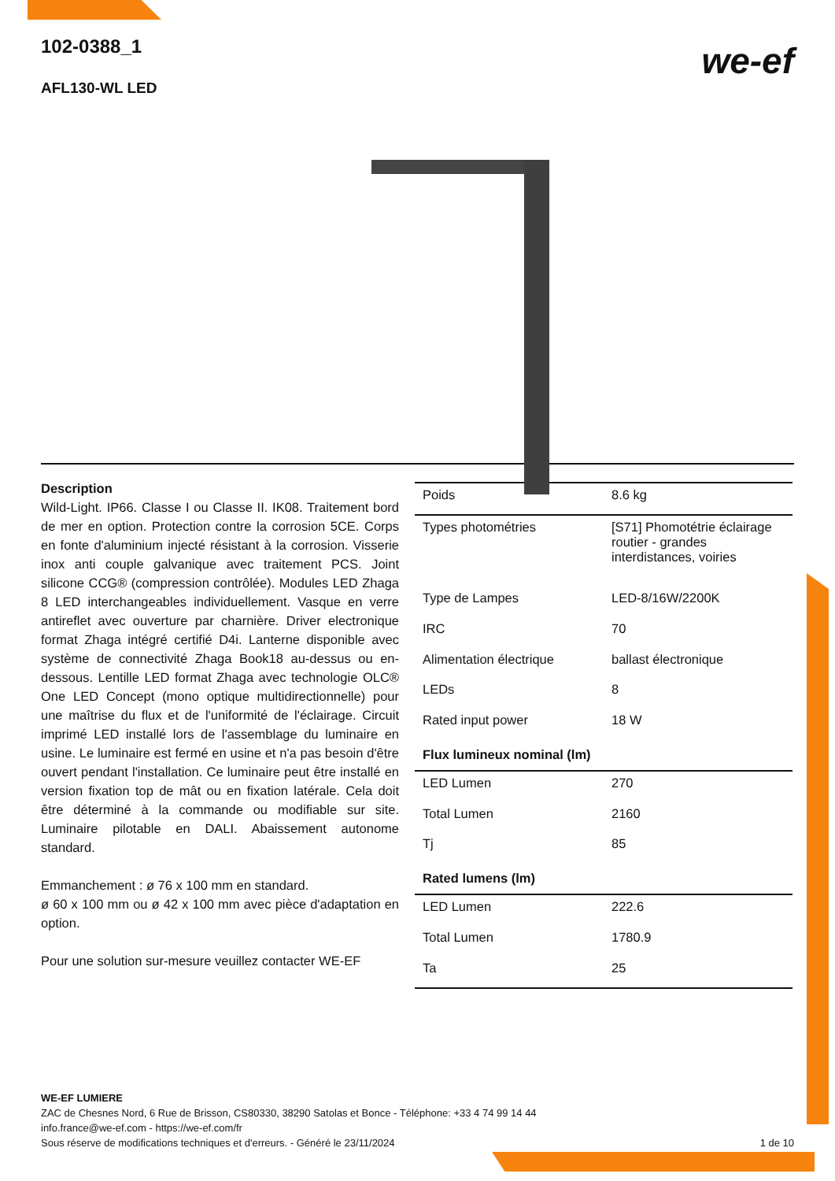102-0388_1
AFL130-WL LED
we-ef
Description
Wild-Light. IP66. Classe I ou Classe II. IK08. Traitement bord de mer en option. Protection contre la corrosion 5CE. Corps en fonte d'aluminium injecté résistant à la corrosion. Visserie inox anti couple galvanique avec traitement PCS. Joint silicone CCG® (compression contrôlée). Modules LED Zhaga 8 LED interchangeables individuellement. Vasque en verre antireflet avec ouverture par charnière. Driver electronique format Zhaga intégré certifié D4i. Lanterne disponible avec système de connectivité Zhaga Book18 au-dessus ou en-dessous. Lentille LED format Zhaga avec technologie OLC® One LED Concept (mono optique multidirectionnelle) pour une maîtrise du flux et de l'uniformité de l'éclairage. Circuit imprimé LED installé lors de l'assemblage du luminaire en usine. Le luminaire est fermé en usine et n'a pas besoin d'être ouvert pendant l'installation. Ce luminaire peut être installé en version fixation top de mât ou en fixation latérale. Cela doit être déterminé à la commande ou modifiable sur site. Luminaire pilotable en DALI. Abaissement autonome standard.
Emmanchement : ø 76 x 100 mm en standard.
ø 60 x 100 mm ou ø 42 x 100 mm avec pièce d'adaptation en option.
Pour une solution sur-mesure veuillez contacter WE-EF
| Poids | 8.6 kg |
| Types photométries | [S71] Phomotétrie éclairage routier - grandes interdistances, voiries |
| Type de Lampes | LED-8/16W/2200K |
| IRC | 70 |
| Alimentation électrique | ballast électronique |
| LEDs | 8 |
| Rated input power | 18 W |
| Flux lumineux nominal (lm) | |
| LED Lumen | 270 |
| Total Lumen | 2160 |
| Tj | 85 |
| Rated lumens (lm) | |
| LED Lumen | 222.6 |
| Total Lumen | 1780.9 |
| Ta | 25 |
WE-EF LUMIERE
ZAC de Chesnes Nord, 6 Rue de Brisson, CS80330, 38290 Satolas et Bonce - Téléphone: +33 4 74 99 14 44
info.france@we-ef.com - https://we-ef.com/fr
Sous réserve de modifications techniques et d'erreurs. - Généré le 23/11/2024 1 de 10